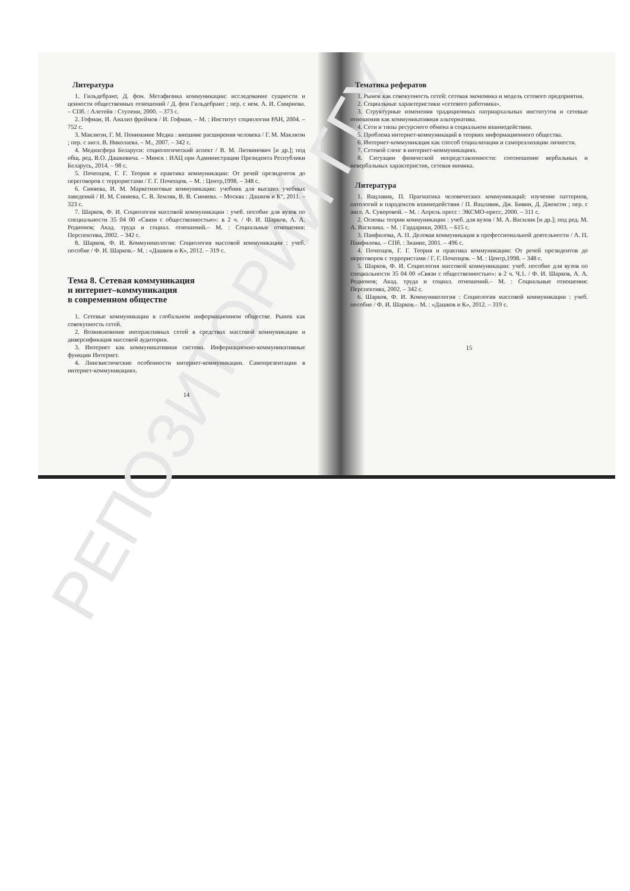Литература
1. Гильдебрант, Д. фон. Метафизика коммуникации: исследование сущности и ценности общественных отношений / Д. фон Гильдебрант ; пер. с нем. А. И. Смирнова. – СПб. : Алетейя : Ступени, 2000. – 373 с.
2. Гофман, И. Анализ фреймов / И. Гофман. – М. : Институт социологии РАН, 2004. – 752 с.
3. Маклюэн, Г. М. Понимание Медиа : внешние расширения человека / Г. М. Маклюэн ; пер. с англ. В. Николаева. – М., 2007. – 342 с.
4. Медиасфера Беларуси: социологический аспект / В. М. Литвинович [и др.]; под общ. ред. В.О. Дашкевича. – Минск : ИАЦ при Администрации Президента Республики Беларусь, 2014. – 98 с.
5. Почепцов, Г. Г. Теория и практика коммуникации: От речей президентов до переговоров с террористами / Г. Г. Почепцов. – М. : Центр,1998. – 348 с.
6. Синяева, И. М. Маркетинговые коммуникации: учебник для высших учебных заведений / И. М. Синяева, С. В. Земляк, В. В. Синяева. – Москва : Дашков и К°, 2011. – 323 с.
7. Шарков, Ф. И. Социология массовой коммуникации : учеб. пособие для вузов по специальности 35 04 00 «Связи с общественностью»: в 2 ч. / Ф. И. Шарков, А. А. Родионов; Акад. труда и социал. отношений.– М. : Социальные отношения: Перспектива, 2002. – 342 с.
8. Шарков, Ф. И. Коммуникология: Социология массовой коммуникации : учеб. пособие / Ф. И. Шарков.– М. : «Дашков и К», 2012. – 319 с.
Тема 8. Сетевая коммуникация
и интернет–коммуникация
в современном обществе
1. Сетевые коммуникации в глобальном информационном обществе. Рынок как совокупность сетей.
2. Возникновение интерактивных сетей в средствах массовой коммуникации и диверсификация массовой аудитории.
3. Интернет как коммуникативная система. Информационно-коммуникативные функции Интернет.
4. Лингвистические особенности интернет-коммуникации. Самопрезентации в интернет-коммуникациях.
14
Тематика рефератов
1. Рынок как совокупность сетей: сетевая экономика и модель сетевого предприятия.
2. Социальные характеристики «сетевого работника».
3. Структурные изменения традиционных патриархальных институтов и сетевые отношения как коммуникативная альтернатива.
4. Сети и типы ресурсного обмена в социальном взаимодействии.
5. Проблема интернет-коммуникаций в теориях информационного общества.
6. Интернет-коммуникация как способ социализации и самореализации личности.
7. Сетевой сленг в интернет-коммуникациях.
8. Ситуации физической непредставленности: соотношение вербальных и невербальных характеристик, сетевая мимика.
Литература
1. Вацлавик, П. Прагматика человеческих коммуникаций: изучение паттернов, патологий и парадоксов взаимодействия / П. Вацлавик, Дж. Бивин, Д. Джексон ; пер. с англ. А. Суворовой. – М. : Апрель пресс : ЭКСМО-пресс, 2000. – 311 с.
2. Основы теории коммуникации : учеб. для вузов / М. А. Василик [и др.]; под ред. М. А. Василика. – М. : Гардарики, 2003. – 615 с.
3. Панфилова, А. П. Деловая коммуникация в профессиональной деятельности / А. П. Панфилова. – СПб. : Знание, 2001. – 496 с.
4. Почепцов, Г. Г. Теория и практика коммуникации: От речей президентов до переговоров с террористами / Г. Г. Почепцов. – М. : Центр,1998. – 348 с.
5. Шарков, Ф. И. Социология массовой коммуникации: учеб. пособие для вузов по специальности 35 04 00 «Связи с общественностью»: в 2 ч. Ч.1. / Ф. И. Шарков, А. А. Родионов; Акад. труда и социал. отношений.– М. : Социальные отношения: Перспектива, 2002. – 342 с.
6. Шарков, Ф. И. Коммуникология : Социология массовой коммуникации : учеб. пособие / Ф. И. Шарков.– М. : «Дашков и К», 2012. – 319 с.
15
РЕПОЗИТОРИЙ ГГУ